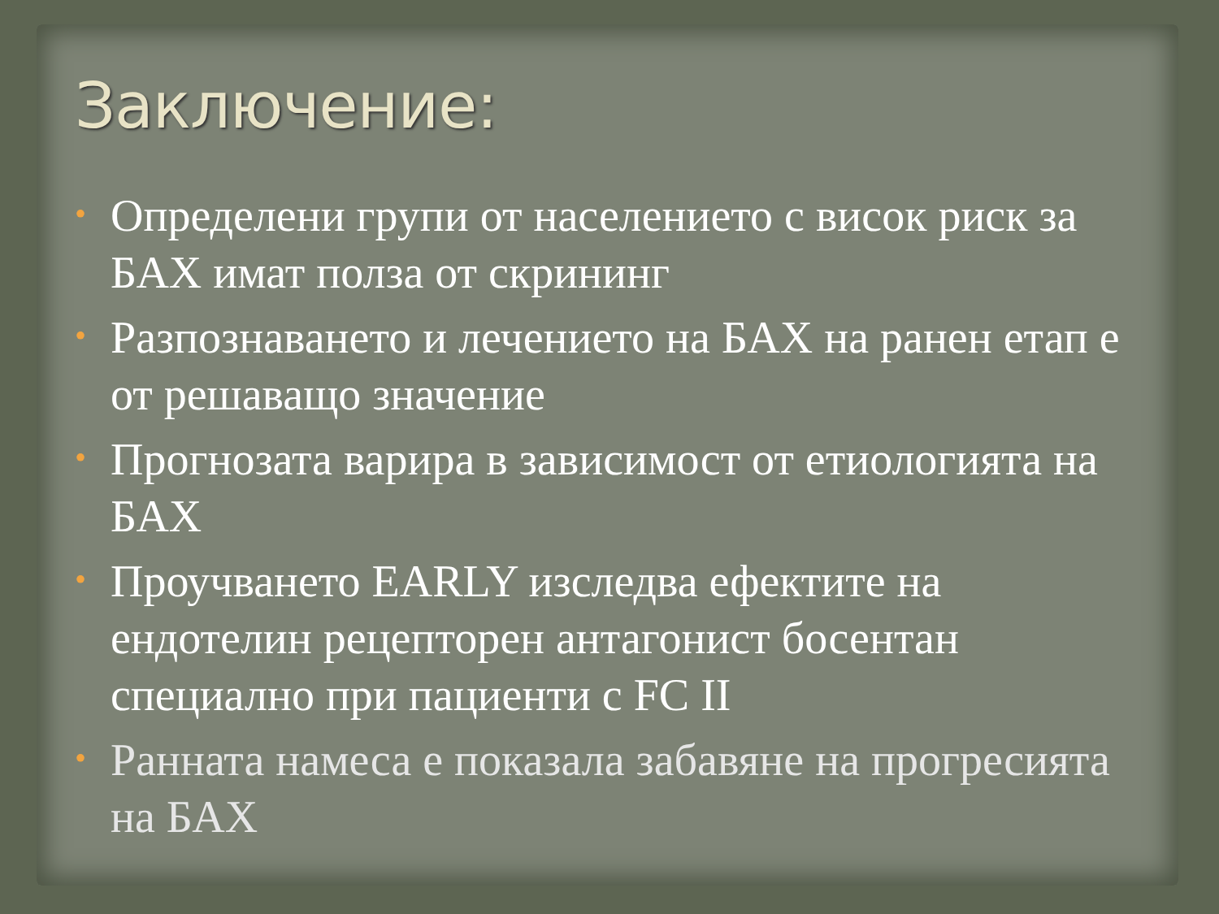Заключение:
• Определени групи от населението с висок риск за БАХ имат полза от скрининг
• Разпознаването и лечението на БАХ на ранен етап е от решаващо значение
• Прогнозата варира в зависимост от етиологията на БАХ
• Проучването EARLY изследва ефектите на ендотелин рецепторен антагонист босентан специално при пациенти с FC II
• Ранната намеса е показала забавяне на прогресията на БАХ